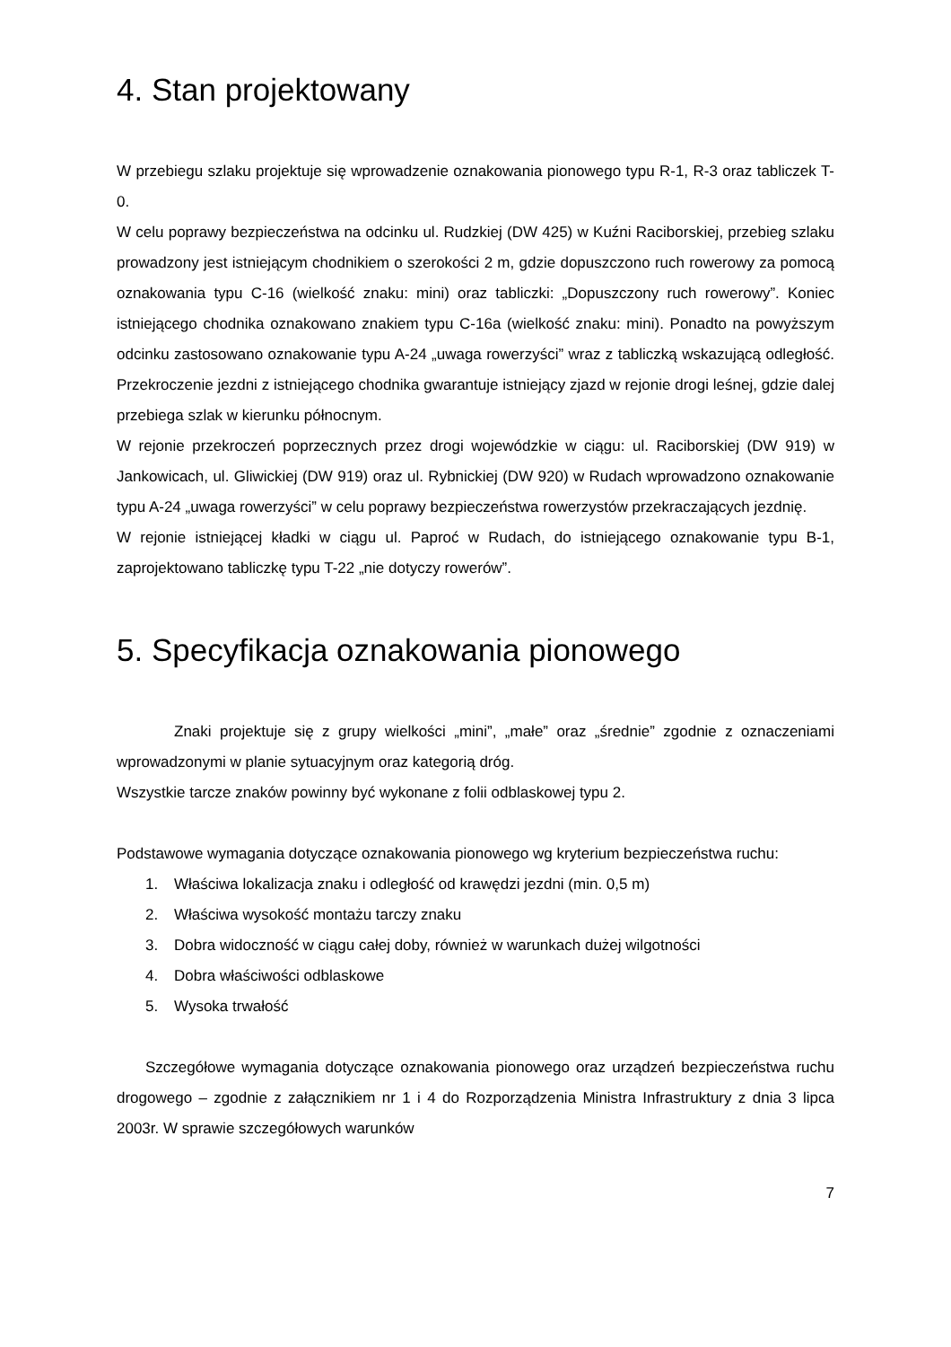4. Stan projektowany
W przebiegu szlaku projektuje się wprowadzenie oznakowania pionowego typu R-1, R-3 oraz tabliczek T-0.
W celu poprawy bezpieczeństwa na odcinku ul. Rudzkiej (DW 425) w Kuźni Raciborskiej, przebieg szlaku prowadzony jest istniejącym chodnikiem o szerokości 2 m, gdzie dopuszczono ruch rowerowy za pomocą oznakowania typu C-16 (wielkość znaku: mini) oraz tabliczki: „Dopuszczony ruch rowerowy”. Koniec istniejącego chodnika oznakowano znakiem typu C-16a (wielkość znaku: mini). Ponadto na powyższym odcinku zastosowano oznakowanie typu A-24 „uwaga rowerzyści” wraz z tabliczką wskazującą odległość. Przekroczenie jezdni z istniejącego chodnika gwarantuje istniejący zjazd w rejonie drogi leśnej, gdzie dalej przebiega szlak w kierunku północnym.
W rejonie przekroczeń poprzecznych przez drogi wojewódzkie w ciągu: ul. Raciborskiej (DW 919) w Jankowicach, ul. Gliwickiej (DW 919) oraz ul. Rybnickiej (DW 920) w Rudach wprowadzono oznakowanie typu A-24 „uwaga rowerzyści” w celu poprawy bezpieczeństwa rowerzystów przekraczających jezdnię.
W rejonie istniejącej kładki w ciągu ul. Paproć w Rudach, do istniejącego oznakowanie typu B-1, zaprojektowano tabliczkę typu T-22 „nie dotyczy rowerów”.
5. Specyfikacja oznakowania pionowego
Znaki projektuje się z grupy wielkości „mini”, „małe” oraz „średnie” zgodnie z oznaczeniami wprowadzonymi w planie sytuacyjnym oraz kategorią dróg.
Wszystkie tarcze znaków powinny być wykonane z folii odblaskowej typu 2.
Podstawowe wymagania dotyczące oznakowania pionowego wg kryterium bezpieczeństwa ruchu:
1. Właściwa lokalizacja znaku i odległość od krawędzi jezdni (min. 0,5 m)
2. Właściwa wysokość montażu tarczy znaku
3. Dobra widoczność w ciągu całej doby, również w warunkach dużej wilgotności
4. Dobra właściwości odblaskowe
5. Wysoka trwałość
Szczegółowe wymagania dotyczące oznakowania pionowego oraz urządzeń bezpieczeństwa ruchu drogowego – zgodnie z załącznikiem nr 1 i 4 do Rozporządzenia Ministra Infrastruktury z dnia 3 lipca 2003r. W sprawie szczegółowych warunków
7